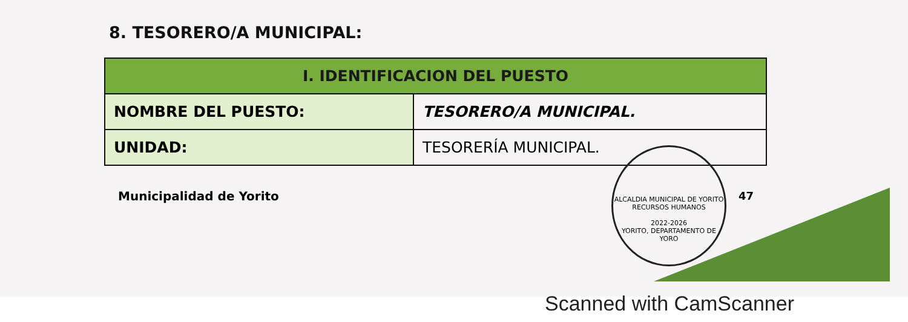8. TESORERO/A MUNICIPAL:
| I. IDENTIFICACION DEL PUESTO | |
| --- | --- |
| NOMBRE DEL PUESTO: | TESORERO/A MUNICIPAL. |
| UNIDAD: | TESORERÍA MUNICIPAL. |
Municipalidad de Yorito
ALCALDIA MUNICIPAL DE YORITO
RECURSOS HUMANOS
2022-2026
YORITO, DEPARTAMENTO DE YORO
47
Scanned with CamScanner